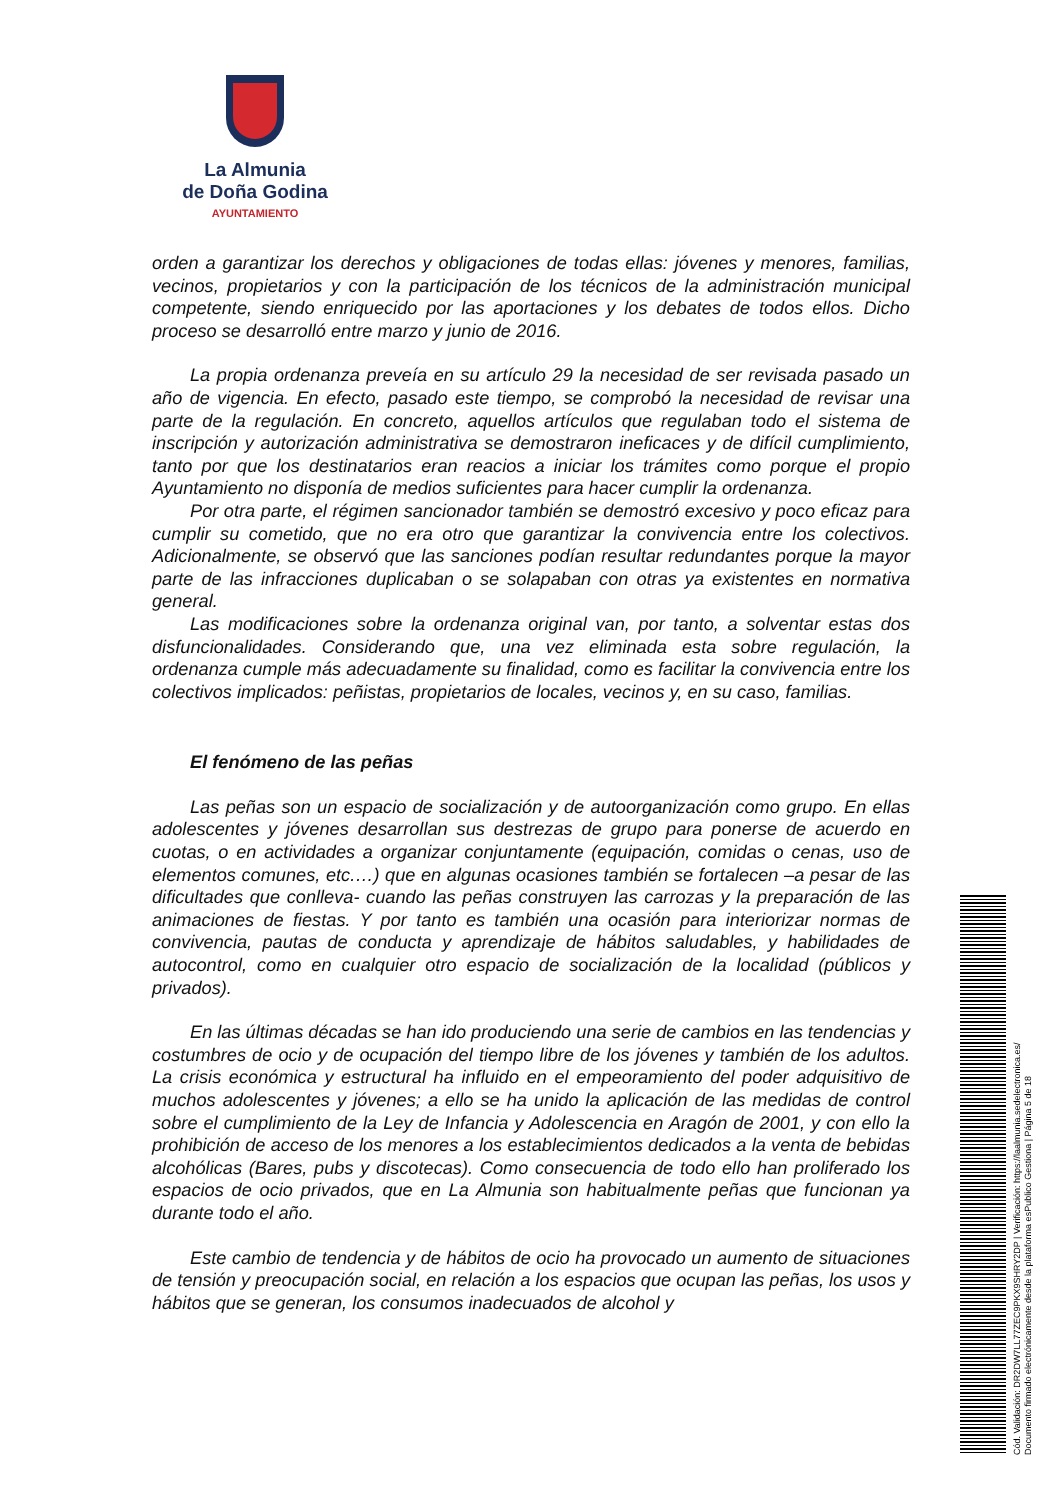La Almunia
de Doña Godina
AYUNTAMIENTO
orden a garantizar los derechos y obligaciones de todas ellas: jóvenes y menores, familias, vecinos, propietarios y con la participación de los técnicos de la administración municipal competente, siendo enriquecido por las aportaciones y los debates de todos ellos. Dicho proceso se desarrolló entre marzo y junio de 2016.
La propia ordenanza preveía en su artículo 29 la necesidad de ser revisada pasado un año de vigencia. En efecto, pasado este tiempo, se comprobó la necesidad de revisar una parte de la regulación. En concreto, aquellos artículos que regulaban todo el sistema de inscripción y autorización administrativa se demostraron ineficaces y de difícil cumplimiento, tanto por que los destinatarios eran reacios a iniciar los trámites como porque el propio Ayuntamiento no disponía de medios suficientes para hacer cumplir la ordenanza.
Por otra parte, el régimen sancionador también se demostró excesivo y poco eficaz para cumplir su cometido, que no era otro que garantizar la convivencia entre los colectivos. Adicionalmente, se observó que las sanciones podían resultar redundantes porque la mayor parte de las infracciones duplicaban o se solapaban con otras ya existentes en normativa general.
Las modificaciones sobre la ordenanza original van, por tanto, a solventar estas dos disfuncionalidades. Considerando que, una vez eliminada esta sobre regulación, la ordenanza cumple más adecuadamente su finalidad, como es facilitar la convivencia entre los colectivos implicados: peñistas, propietarios de locales, vecinos y, en su caso, familias.
El fenómeno de las peñas
Las peñas son un espacio de socialización y de autoorganización como grupo. En ellas adolescentes y jóvenes desarrollan sus destrezas de grupo para ponerse de acuerdo en cuotas, o en actividades a organizar conjuntamente (equipación, comidas o cenas, uso de elementos comunes, etc.…) que en algunas ocasiones también se fortalecen –a pesar de las dificultades que conlleva- cuando las peñas construyen las carrozas y la preparación de las animaciones de fiestas. Y por tanto es también una ocasión para interiorizar normas de convivencia, pautas de conducta y aprendizaje de hábitos saludables, y habilidades de autocontrol, como en cualquier otro espacio de socialización de la localidad (públicos y privados).
En las últimas décadas se han ido produciendo una serie de cambios en las tendencias y costumbres de ocio y de ocupación del tiempo libre de los jóvenes y también de los adultos. La crisis económica y estructural ha influido en el empeoramiento del poder adquisitivo de muchos adolescentes y jóvenes; a ello se ha unido la aplicación de las medidas de control sobre el cumplimiento de la Ley de Infancia y Adolescencia en Aragón de 2001, y con ello la prohibición de acceso de los menores a los establecimientos dedicados a la venta de bebidas alcohólicas (Bares, pubs y discotecas). Como consecuencia de todo ello han proliferado los espacios de ocio privados, que en La Almunia son habitualmente peñas que funcionan ya durante todo el año.
Este cambio de tendencia y de hábitos de ocio ha provocado un aumento de situaciones de tensión y preocupación social, en relación a los espacios que ocupan las peñas, los usos y hábitos que se generan, los consumos inadecuados de alcohol y
Cód. Validación: DR2DW7LL77ZEC9PKX9SHRY2DP | Verificación: https://laalmunia.sedelectronica.es/
Documento firmado electrónicamente desde la plataforma esPublico Gestiona | Página 5 de 18